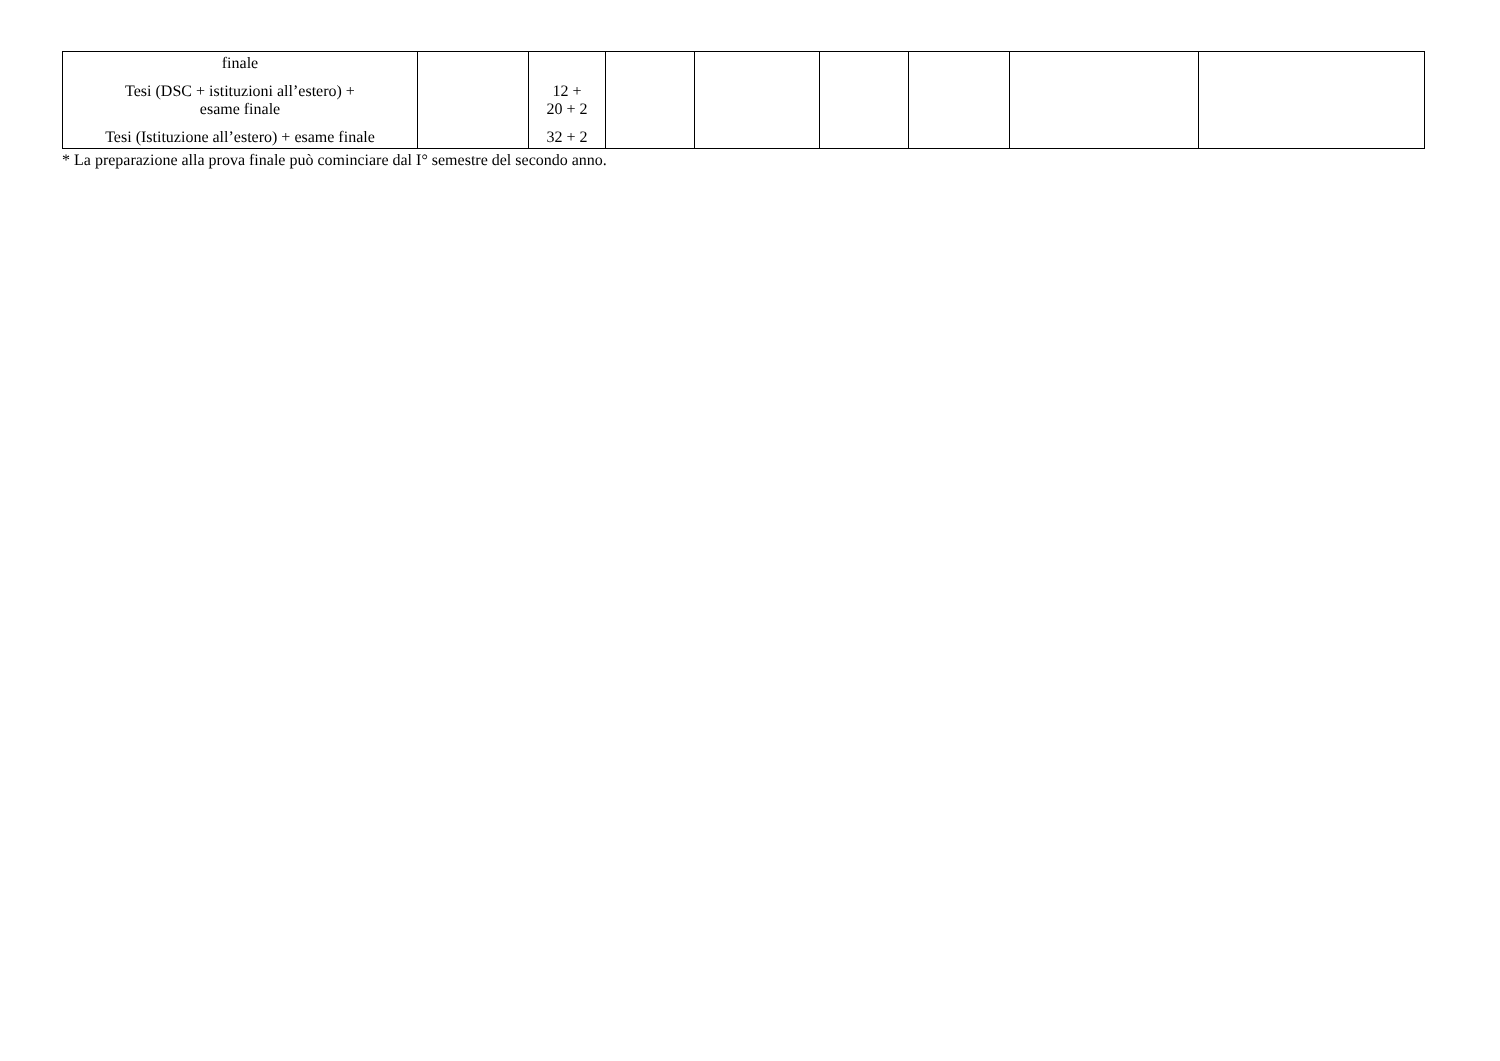| finale Tesi (DSC + istituzioni all’estero) + esame finale Tesi (Istituzione all’estero) + esame finale | | 12 + 20 + 2 32 + 2 | | | | | | |
* La preparazione alla prova finale può cominciare dal I° semestre del secondo anno.